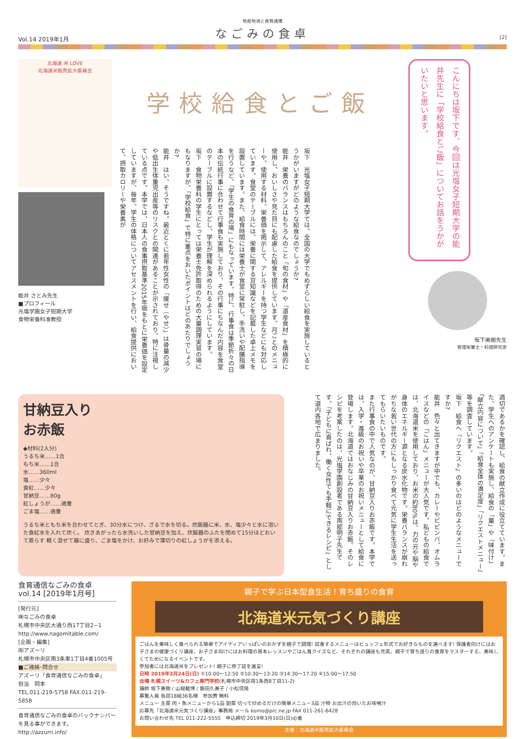地産地消と食育通信
なごみの食卓
Vol.14 2019年1月 [2]
北海道 米 LOVE
北海道米販売拡大委員会
能井 さとみ先生
■プロフィール
光塩学園女子短期大学
食物栄養科准教授
学校給食とご飯
坂下　光塩女子短期大学では、全国の大学でもめずらしい給食を実施しているとうかがいますがどのような給食なのでしょうか?
能井　栄養のバランスはもちろんのこと「旬の食材」や「道産食材」を積極的に使用し、おいしさや見た目にも配慮した給食を提供しています。月ごとのメニューや、使用する材料、栄養価を掲示して、アレルギーを持つ学生などにも対応しています。食堂のテーブルには、栄養に関する豆知識などを記載した卓上メモを設置しています。また、給食時間には栄養士が食堂に常駐し、手洗いや配膳指導を行うなど、「学生の食育の場」にもなっています。特に、行事食は季節折々の日本の伝統行事に合わせて行事食も実施しており、その行事にちなんだ内容を食堂のテーブルに設置するなどし、学生が理解を深められるようにしています。
坂下　食物栄養科の学生にとっては栄養士免許取得のための大量調理実習の場にもなりますが、「学校給食」で特に重点をおいたポイントはどのあたりでしょうか?
能井　はい、そうですね。最近とくに若年性女性の「痩せ（やせ）」は骨量の減少や低出生体重児出産等のリスクとの関連があることが示されており、特に注視している点です。本学では、日本人の食事摂取基準2015年版をもとに栄養価を設定していますが、毎年、学生の体格についてアセスメントを行い、給食提供において、摂取カロリーや栄養素が
こんにちは坂下です、今回は光塩女子短期大学の能井先生に「学校給食とご飯」についてお話をうかがいたいと思います。
坂下美樹先生
管理栄養士・料理研究家
甘納豆入り
お赤飯
◆材料(2人分)
うるち米……1合
もち米……1合
水……360ml
塩……少々
食紅……少々
甘納豆……80g
紅しょうが……適量
ごま塩……適量
うるち米ともち米を合わせてとぎ、30分水につけ、ざるで水を切る。炊飯器に米、水、塩少々と水に溶いた食紅水を入れて炊く。 炊きあがったら水洗いした甘納豆を加え、炊飯器のふたを閉めて15分ほどおいて蒸らす 軽く混ぜて器に盛り、ごま塩をかけ、お好みで薄切りの紅しょうがを添える。
適切であるかを確認し、給食の献立作成に役立てています。また、学生へのアンケートも実施し、給食の「量」や「味付け」「献立内容について」「給食全体の満足度」「リクエストメニュー」等を調査しています。
坂下　給食へ「リクエスト」の多いのはどのようなメニューですか?
能井　色々と出てきますが中でも、カレーやビビンバ、オムライスなどの「ごはん」メニューが大人気です。私どもの給食では、北海道米を使用しており、お米の約80%は、力の元や脳や身体のエネルギー源となる炭水化物です。栄養バランスが崩れがちな若い世代の方にもしっかり食べて元気に学生生活を送ってもらいたいものです。
また行事食の中で人気なのが、甘納豆入りお赤飯です。本学では、入学・進級のお祝いや卒業のお祝いメニューとして給食に登場します。北海道ではおなじみの甘納豆入りお赤飯。そのレシピを考案したのは、光塩学園創設者である南部明子先生です。「子どもに喜ばれ、働く女性でも手軽にできるレシピ」として道内各地で広まりました。
食育通信なごみの食卓
vol.14 [2019年1月号]
[発行元]
㈱なごみの食卓
札幌市中央区大通り西17丁目2−1
http://www.nagomitable.com/
[企画・編集]
㈲アズーリ
札幌市中央区南3条東1丁目4番1005号
■ご連絡･問合せ
アズーリ「食育通信なごみの食卓」
担当　岡本
TEL.011-219-5758 FAX.011-219-5858
食育通信なごみの食卓のバックナンバーを見る事ができます。http://azzurri.info/
親子で学ぶ日本型食生活！育ち盛りの食育
北海道米元気づくり講座
ごはんを美味しく食べられる簡単でアイディアいっぱいのおかずを親子で調理! 試食するメニューはビュッフェ形式でお好きなものを選べます! 保護者向けにはお子さまの健康づくり講座、お子さま向けにはお料理の基本レッスンやごはん食クイズなど、それぞれの講座も充実。親子で育ち盛りの食育をマスターする、美味しくてためになるイベントです。
参加者には北海道米をプレゼント! 親子に修了証を進呈!
日時 2019年3月24日(日) ①10:00〜12:50 ②10:30〜13:20 ③14:30〜17:20 ④15:00〜17:50
会場 札幌スイーツ&カフェ専門学校(札幌市中央区南1条西8丁目11-2)
講師 坂下美樹 / 山根龍博 / 飯田久美子 / 小松信隆
募集人員 各回18組36名様　参加費 無料
メニュー 主菜 肉・魚メニューから1品 副菜 切って炒めるだけの簡単メニュー3品 汁物 お出汁の効いたお味噌汁
応募先「北海道米元気づくり講座」事務局 メール komo@prc.ne.jp FAX 011-261-6428
お問い合わせ先 TEL 011-222-5555　申込締切 2019年3月10日(日)必着
主催：北海道米販売拡大委員会